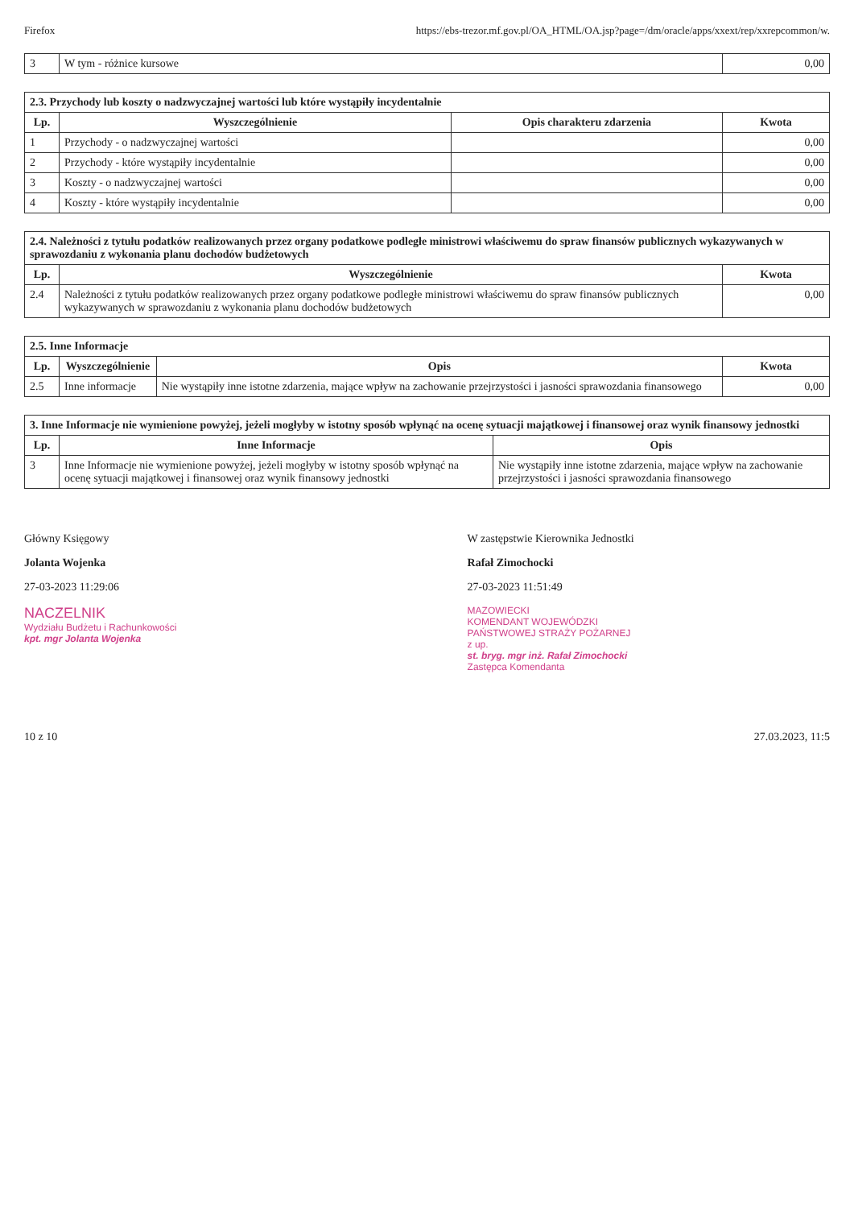Firefox https://ebs-trezor.mf.gov.pl/OA_HTML/OA.jsp?page=/dm/oracle/apps/xxext/rep/xxrepcommon/w.
| 3 | W tym - różnice kursowe | 0,00 |
| 2.3. Przychody lub koszty o nadzwyczajnej wartości lub które wystąpiły incydentalnie | | | |
| --- | --- | --- | --- |
| Lp. | Wyszczególnienie | Opis charakteru zdarzenia | Kwota |
| 1 | Przychody - o nadzwyczajnej wartości | | 0,00 |
| 2 | Przychody - które wystąpiły incydentalnie | | 0,00 |
| 3 | Koszty - o nadzwyczajnej wartości | | 0,00 |
| 4 | Koszty - które wystąpiły incydentalnie | | 0,00 |
| 2.4. Należności z tytułu podatków realizowanych przez organy podatkowe podległe ministrowi właściwemu do spraw finansów publicznych wykazywanych w sprawozdaniu z wykonania planu dochodów budżetowych | | |
| --- | --- | --- |
| Lp. | Wyszczególnienie | Kwota |
| 2.4 | Należności z tytułu podatków realizowanych przez organy podatkowe podległe ministrowi właściwemu do spraw finansów publicznych wykazywanych w sprawozdaniu z wykonania planu dochodów budżetowych | 0,00 |
| 2.5. Inne Informacje | | | |
| --- | --- | --- | --- |
| Lp. | Wyszczególnienie | Opis | Kwota |
| 2.5 | Inne informacje | Nie wystąpiły inne istotne zdarzenia, mające wpływ na zachowanie przejrzystości i jasności sprawozdania finansowego | 0,00 |
| 3. Inne Informacje nie wymienione powyżej, jeżeli mogłyby w istotny sposób wpłynąć na ocenę sytuacji majątkowej i finansowej oraz wynik finansowy jednostki | | |
| --- | --- | --- |
| Lp. | Inne Informacje | Opis |
| 3 | Inne Informacje nie wymienione powyżej, jeżeli mogłyby w istotny sposób wpłynąć na ocenę sytuacji majątkowej i finansowej oraz wynik finansowy jednostki | Nie wystąpiły inne istotne zdarzenia, mające wpływ na zachowanie przejrzystości i jasności sprawozdania finansowego |
Główny Księgowy
Jolanta Wojenka
27-03-2023 11:29:06
NACZELNIK
Wydziału Budżetu i Rachunkowości
kpt. mgr Jolanta Wojenka
W zastępstwie Kierownika Jednostki
Rafał Zimochocki
27-03-2023 11:51:49
MAZOWIECKI
KOMENDANT WOJEWÓDZKI
PAŃSTWOWEJ STRAŻY POŻARNEJ
z up.
st. bryg. mgr inż. Rafał Zimochocki
Zastępca Komendanta
10 z 10 27.03.2023, 11:5